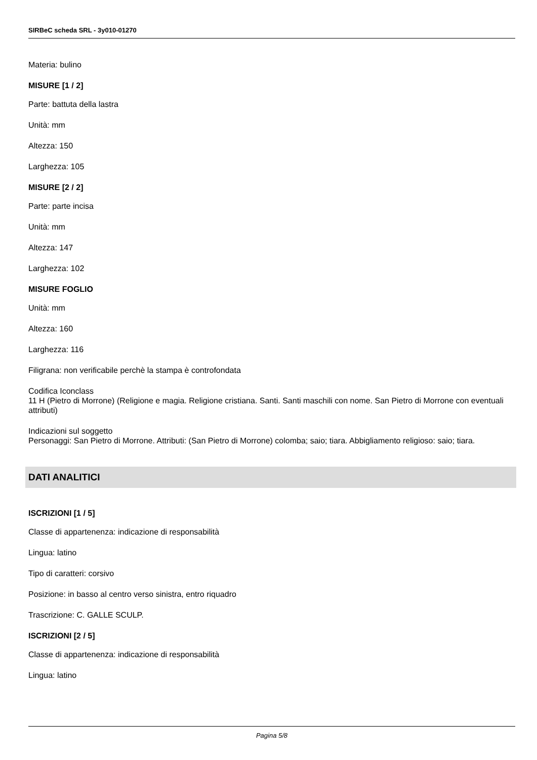SIRBeC scheda SRL - 3y010-01270
Materia: bulino
MISURE [1 / 2]
Parte: battuta della lastra
Unità: mm
Altezza: 150
Larghezza: 105
MISURE [2 / 2]
Parte: parte incisa
Unità: mm
Altezza: 147
Larghezza: 102
MISURE FOGLIO
Unità: mm
Altezza: 160
Larghezza: 116
Filigrana: non verificabile perchè la stampa è controfondata
Codifica Iconclass
11 H (Pietro di Morrone) (Religione e magia. Religione cristiana. Santi. Santi maschili con nome. San Pietro di Morrone con eventuali attributi)
Indicazioni sul soggetto
Personaggi: San Pietro di Morrone. Attributi: (San Pietro di Morrone) colomba; saio; tiara. Abbigliamento religioso: saio; tiara.
DATI ANALITICI
ISCRIZIONI [1 / 5]
Classe di appartenenza: indicazione di responsabilità
Lingua: latino
Tipo di caratteri: corsivo
Posizione: in basso al centro verso sinistra, entro riquadro
Trascrizione: C. GALLE SCULP.
ISCRIZIONI [2 / 5]
Classe di appartenenza: indicazione di responsabilità
Lingua: latino
Pagina 5/8